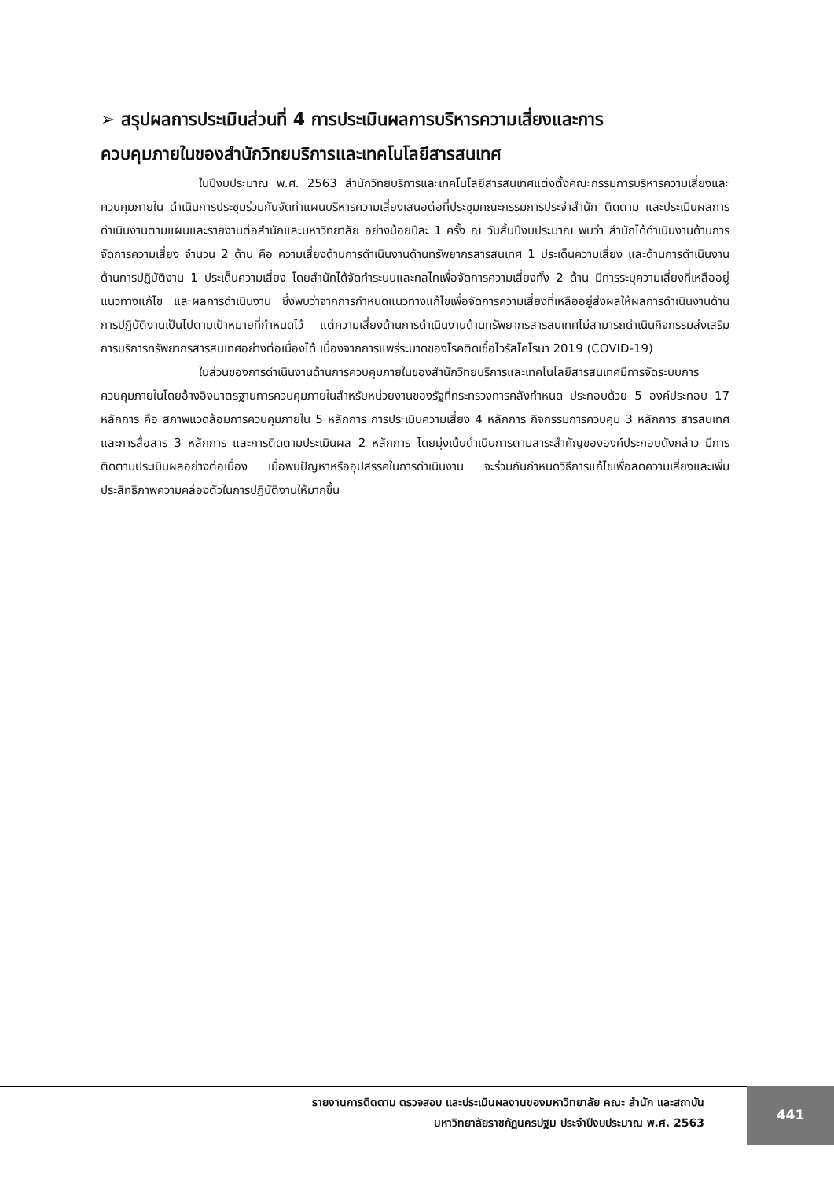➢ สรุปผลการประเมินส่วนที่ 4 การประเมินผลการบริหารความเสี่ยงและการ
ควบคุมภายในของสำนักวิทยบริการและเทคโนโลยีสารสนเทศ
ในปีงบประมาณ พ.ศ. 2563 สำนักวิทยบริการและเทคโนโลยีสารสนเทศแต่งตั้งคณะกรรมการบริหารความเสี่ยงและควบคุมภายใน ดำเนินการประชุมร่วมกันจัดทำแผนบริหารความเสี่ยงเสนอต่อที่ประชุมคณะกรรมการประจำสำนัก ติดตาม และประเมินผลการดำเนินงานตามแผนและรายงานต่อสำนักและมหาวิทยาลัย อย่างน้อยปีละ 1 ครั้ง ณ วันสิ้นปีงบประมาณ พบว่า สำนักได้ดำเนินงานด้านการจัดการความเสี่ยง จำนวน 2 ด้าน คือ ความเสี่ยงด้านการดำเนินงานด้านทรัพยากรสารสนเทศ 1 ประเด็นความเสี่ยง และด้านการดำเนินงานด้านการปฏิบัติงาน 1 ประเด็นความเสี่ยง โดยสำนักได้จัดทำระบบและกลไกเพื่อจัดการความเสี่ยงทั้ง 2 ด้าน มีการระบุความเสี่ยงที่เหลืออยู่ แนวทางแก้ไข และผลการดำเนินงาน ซึ่งพบว่าจากการกำหนดแนวทางแก้ไขเพื่อจัดการความเสี่ยงที่เหลืออยู่ส่งผลให้ผลการดำเนินงานด้านการปฏิบัติงานเป็นไปตามเป้าหมายที่กำหนดไว้ แต่ความเสี่ยงด้านการดำเนินงานด้านทรัพยากรสารสนเทศไม่สามารถดำเนินกิจกรรมส่งเสริมการบริการทรัพยากรสารสนเทศอย่างต่อเนื่องได้ เนื่องจากการแพร่ระบาดของโรคติดเชื้อไวรัสโคโรนา 2019 (COVID-19)
ในส่วนของการดำเนินงานด้านการควบคุมภายในของสำนักวิทยบริการและเทคโนโลยีสารสนเทศมีการจัดระบบการควบคุมภายในโดยอ้างอิงมาตรฐานการควบคุมภายในสำหรับหน่วยงานของรัฐที่กระทรวงการคลังกำหนด ประกอบด้วย 5 องค์ประกอบ 17 หลักการ คือ สภาพแวดล้อมการควบคุมภายใน 5 หลักการ การประเมินความเสี่ยง 4 หลักการ กิจกรรมการควบคุม 3 หลักการ สารสนเทศและการสื่อสาร 3 หลักการ และการติดตามประเมินผล 2 หลักการ โดยมุ่งเน้นดำเนินการตามสาระสำคัญขององค์ประกอบดังกล่าว มีการติดตามประเมินผลอย่างต่อเนื่อง เมื่อพบปัญหาหรืออุปสรรคในการดำเนินงาน จะร่วมกันกำหนดวิธีการแก้ไขเพื่อลดความเสี่ยงและเพิ่มประสิทธิภาพความคล่องตัวในการปฏิบัติงานให้มากขึ้น
รายงานการติดตาม ตรวจสอบ และประเมินผลงานของมหาวิทยาลัย คณะ สำนัก และสถาบัน
มหาวิทยาลัยราชภัฏนครปฐม ประจำปีงบประมาณ พ.ศ. 2563
441